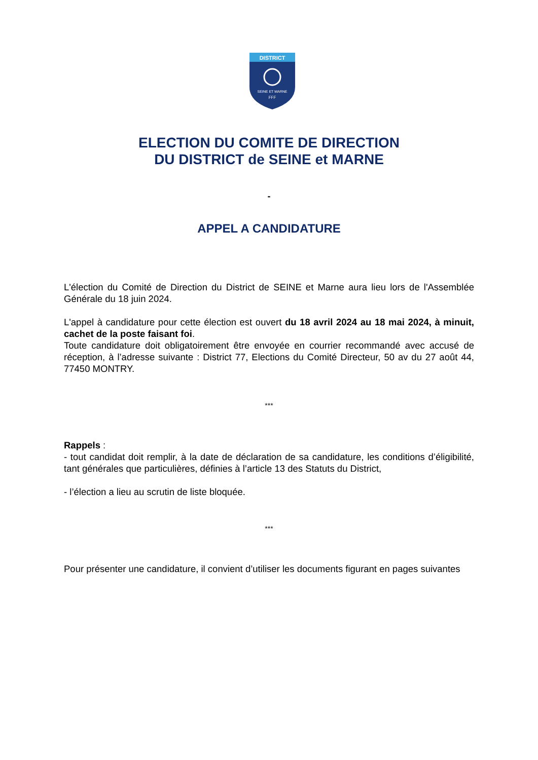DISTRICT
SEINE ET MARNE
FFF
ELECTION DU COMITE DE DIRECTION
DU DISTRICT de SEINE et MARNE
-
APPEL A CANDIDATURE
L'élection du Comité de Direction du District de SEINE et Marne aura lieu lors de l'Assemblée Générale du 18 juin 2024.
L'appel à candidature pour cette élection est ouvert du 18 avril 2024 au 18 mai 2024, à minuit, cachet de la poste faisant foi.
Toute candidature doit obligatoirement être envoyée en courrier recommandé avec accusé de réception, à l’adresse suivante : District 77, Elections du Comité Directeur, 50 av du 27 août 44, 77450 MONTRY.
***
Rappels :
- tout candidat doit remplir, à la date de déclaration de sa candidature, les conditions d’éligibilité, tant générales que particulières, définies à l’article 13 des Statuts du District,
- l’élection a lieu au scrutin de liste bloquée.
***
Pour présenter une candidature, il convient d’utiliser les documents figurant en pages suivantes